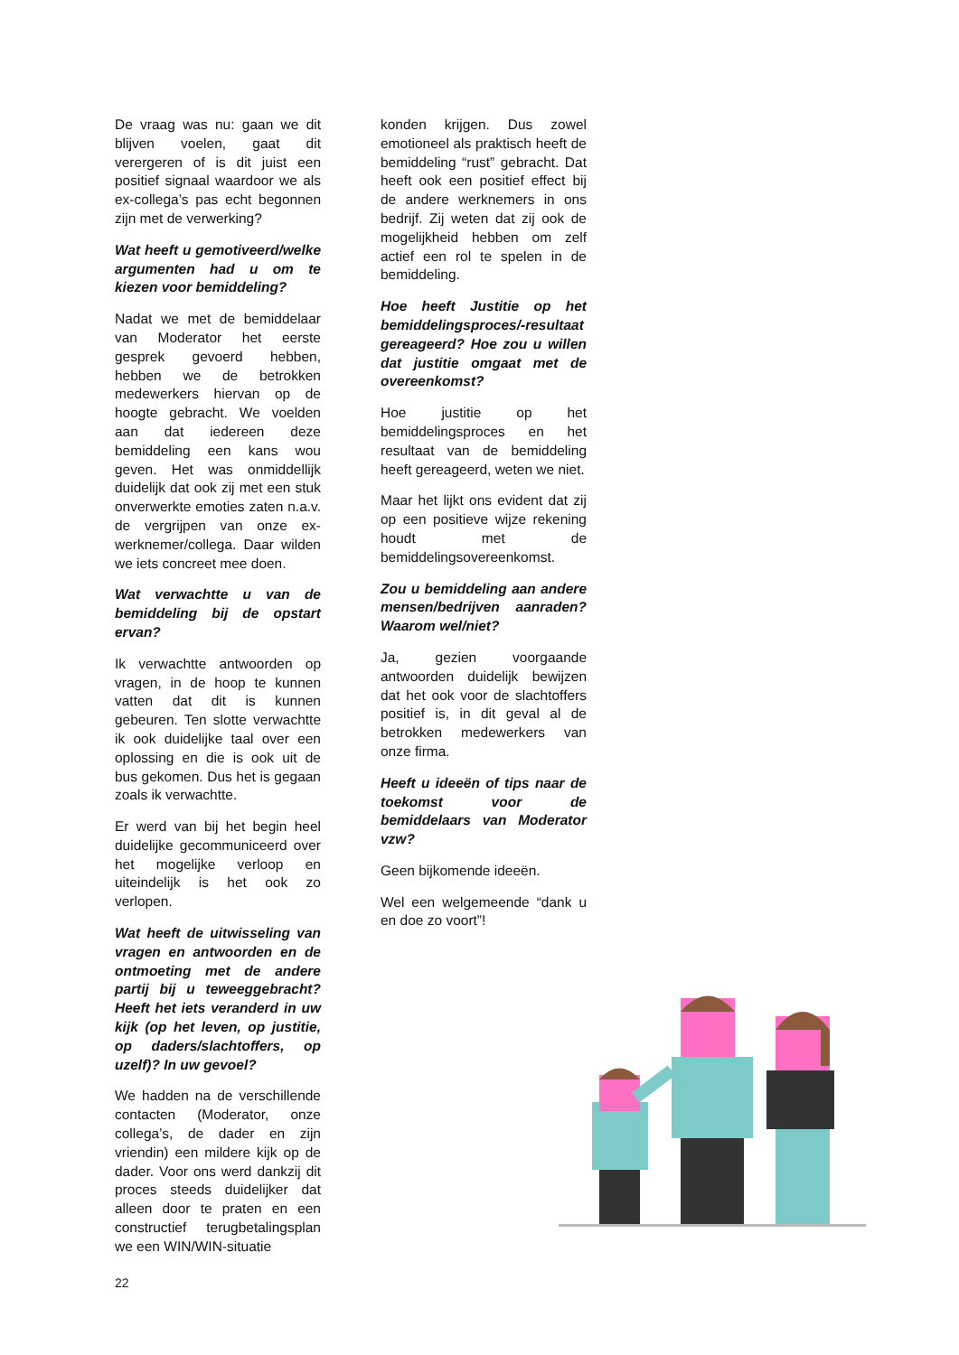De vraag was nu: gaan we dit blijven voelen, gaat dit verergeren of is dit juist een positief signaal waardoor we als ex-collega’s pas echt begonnen zijn met de verwerking?
Wat heeft u gemotiveerd/welke argumenten had u om te kiezen voor bemiddeling?
Nadat we met de bemiddelaar van Moderator het eerste gesprek gevoerd hebben, hebben we de betrokken medewerkers hiervan op de hoogte gebracht. We voelden aan dat iedereen deze bemiddeling een kans wou geven. Het was onmiddellijk duidelijk dat ook zij met een stuk onverwerkte emoties zaten n.a.v. de vergrijpen van onze ex-werknemer/collega. Daar wilden we iets concreet mee doen.
Wat verwachtte u van de bemiddeling bij de opstart ervan?
Ik verwachtte antwoorden op vragen, in de hoop te kunnen vatten dat dit is kunnen gebeuren. Ten slotte verwachtte ik ook duidelijke taal over een oplossing en die is ook uit de bus gekomen. Dus het is gegaan zoals ik verwachtte.
Er werd van bij het begin heel duidelijke gecommuniceerd over het mogelijke verloop en uiteindelijk is het ook zo verlopen.
Wat heeft de uitwisseling van vragen en antwoorden en de ontmoeting met de andere partij bij u teweeggebracht? Heeft het iets veranderd in uw kijk (op het leven, op justitie, op daders/slachtoffers, op uzelf)? In uw gevoel?
We hadden na de verschillende contacten (Moderator, onze collega’s, de dader en zijn vriendin) een mildere kijk op de dader. Voor ons werd dankzij dit proces steeds duidelijker dat alleen door te praten en een constructief terugbetalingsplan we een WIN/WIN-situatie
konden krijgen. Dus zowel emotioneel als praktisch heeft de bemiddeling “rust” gebracht. Dat heeft ook een positief effect bij de andere werknemers in ons bedrijf. Zij weten dat zij ook de mogelijkheid hebben om zelf actief een rol te spelen in de bemiddeling.
Hoe heeft Justitie op het bemiddelingsproces/-resultaat gereageerd? Hoe zou u willen dat justitie omgaat met de overeenkomst?
Hoe justitie op het bemiddelingsproces en het resultaat van de bemiddeling heeft gereageerd, weten we niet.
Maar het lijkt ons evident dat zij op een positieve wijze rekening houdt met de bemiddelingsovereenkomst.
Zou u bemiddeling aan andere mensen/bedrijven aanraden? Waarom wel/niet?
Ja, gezien voorgaande antwoorden duidelijk bewijzen dat het ook voor de slachtoffers positief is, in dit geval al de betrokken medewerkers van onze firma.
Heeft u ideeën of tips naar de toekomst voor de bemiddelaars van Moderator vzw?
Geen bijkomende ideeën.
Wel een welgemeende “dank u en doe zo voort”!
22